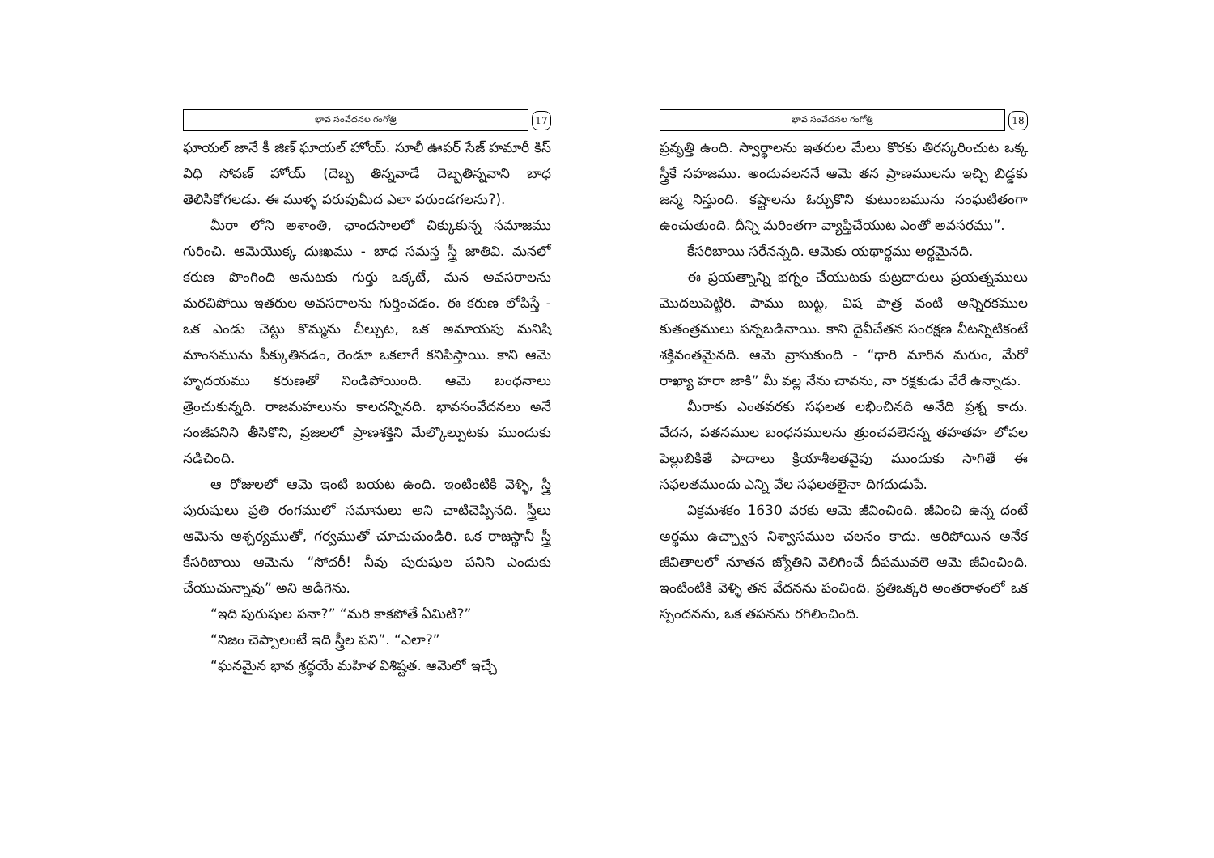భావ సంవేదనల గంగోత్రి
17
ఘాయల్ జానే కీ జిణ్ ఘాయల్ హోయ్. సూలీ ఊపర్ సేజ్ హమారీ కిస్ విధి సోవణ్ హోయ్ (దెబ్బ తిన్నవాడే దెబ్బతిన్నవాని బాధ తెలిసికోగలడు. ఈ ముళ్ళ పరుపుమీద ఎలా పరుండగలను?).
మీరా లోని అశాంతి, ఛాందసాలలో చిక్కుకున్న సమాజము గురించి. ఆమెయొక్క దుఃఖము - బాధ సమస్త స్త్రీ జాతివి. మనలో కరుణ పొంగింది అనుటకు గుర్తు ఒక్కటే, మన అవసరాలను మరచిపోయి ఇతరుల అవసరాలను గుర్తించడం. ఈ కరుణ లోపిస్తే - ఒక ఎండు చెట్టు కొమ్మను చీల్చుట, ఒక అమాయపు మనిషి మాంసమును పీక్కుతినడం, రెండూ ఒకలాగే కనిపిస్తాయి. కాని ఆమె హృదయము కరుణతో నిండిపోయింది. ఆమె బంధనాలు త్రెంచుకున్నది. రాజమహలును కాలదన్నినది. భావసంవేదనలు అనే సంజీవనిని తీసికొని, ప్రజలలో ప్రాణశక్తిని మేల్కొల్పుటకు ముందుకు నడిచింది.
ఆ రోజులలో ఆమె ఇంటి బయట ఉంది. ఇంటింటికి వెళ్ళి, స్త్రీ పురుషులు ప్రతి రంగములో సమానులు అని చాటిచెప్పినది. స్త్రీలు ఆమెను ఆశ్చర్యముతో, గర్వముతో చూచుచుండిరి. ఒక రాజస్థానీ స్త్రీ కేసరిబాయి ఆమెను “సోదరీ! నీవు పురుషుల పనిని ఎందుకు చేయుచున్నావు” అని అడిగెను.
“ఇది పురుషుల పనా?” “మరి కాకపోతే ఏమిటి?”
“నిజం చెప్పాలంటే ఇది స్త్రీల పని”. “ఎలా?”
“ఘనమైన భావ శ్రద్ధయే మహిళ విశిష్టత. ఆమెలో ఇచ్చే
భావ సంవేదనల గంగోత్రి
18
ప్రవృత్తి ఉంది. స్వార్థాలను ఇతరుల మేలు కొరకు తిరస్కరించుట ఒక్క స్త్రీకే సహజము. అందువలననే ఆమె తన ప్రాణములను ఇచ్చి బిడ్డకు జన్మ నిస్తుంది. కష్టాలను ఓర్చుకొని కుటుంబమును సంఘటితంగా ఉంచుతుంది. దీన్ని మరింతగా వ్యాప్తిచేయుట ఎంతో అవసరము”.
కేసరిబాయి సరేనన్నది. ఆమెకు యథార్థము అర్థమైనది.
ఈ ప్రయత్నాన్ని భగ్నం చేయుటకు కుట్రదారులు ప్రయత్నములు మొదలుపెట్టిరి. పాము బుట్ట, విష పాత్ర వంటి అన్నిరకముల కుతంత్రములు పన్నబడినాయి. కాని దైవీచేతన సంరక్షణ వీటన్నిటికంటే శక్తివంతమైనది. ఆమె వ్రాసుకుంది - “ధారి మారిన మరుం, మేరో రాఖ్యా హరా జాకి” మీ వల్ల నేను చావను, నా రక్షకుడు వేరే ఉన్నాడు.
మీరాకు ఎంతవరకు సఫలత లభించినది అనేది ప్రశ్న కాదు. వేదన, పతనముల బంధనములను త్రుంచవలెనన్న తహతహ లోపల పెల్లుబికితే పాదాలు క్రియాశీలతవైపు ముందుకు సాగితే ఈ సఫలతముందు ఎన్ని వేల సఫలతలైనా దిగదుడుపే.
విక్రమశకం 1630 వరకు ఆమె జీవించింది. జీవించి ఉన్న దంటే అర్థము ఉచ్ఛ్వాస నిశ్వాసముల చలనం కాదు. ఆరిపోయిన అనేక జీవితాలలో నూతన జ్యోతిని వెలిగించే దీపమువలె ఆమె జీవించింది. ఇంటింటికి వెళ్ళి తన వేదనను పంచింది. ప్రతిఒక్కరి అంతరాళంలో ఒక స్పందనను, ఒక తపనను రగిలించింది.